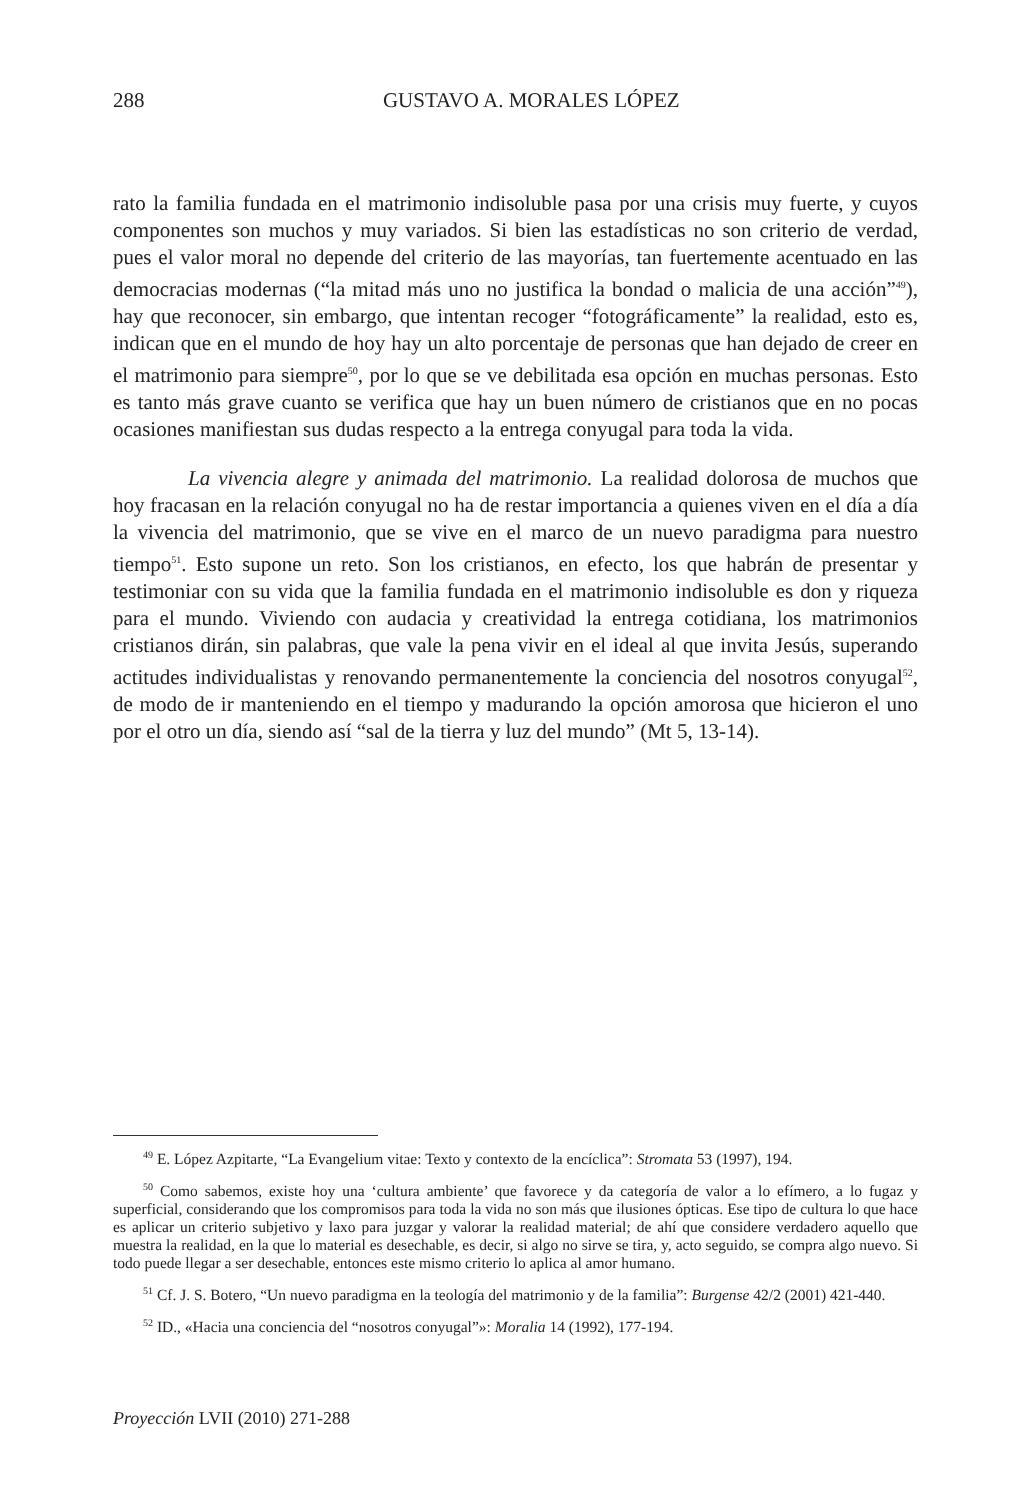288
GUSTAVO A. MORALES LÓPEZ
rato la familia fundada en el matrimonio indisoluble pasa por una crisis muy fuerte, y cuyos componentes son muchos y muy variados. Si bien las estadísticas no son criterio de verdad, pues el valor moral no depende del criterio de las mayorías, tan fuertemente acentuado en las democracias modernas (“la mitad más uno no justifica la bondad o malicia de una acción”<sup>49</sup>), hay que reconocer, sin embargo, que intentan recoger “foto­gráficamente” la realidad, esto es, indican que en el mundo de hoy hay un alto porcen­taje de personas que han dejado de creer en el matrimonio para siempre<sup>50</sup>, por lo que se ve debilitada esa opción en muchas personas. Esto es tanto más grave cuanto se verifica que hay un buen número de cristianos que en no pocas ocasiones manifiestan sus dudas respecto a la entrega conyugal para toda la vida.
La vivencia alegre y animada del matrimonio. La realidad dolorosa de muchos que hoy fracasan en la relación conyugal no ha de restar importancia a quienes viven en el día a día la vivencia del matrimonio, que se vive en el marco de un nuevo paradigma para nuestro tiempo<sup>51</sup>. Esto supone un reto. Son los cristianos, en efecto, los que habrán de presentar y testimoniar con su vida que la familia fundada en el matrimonio indi­soluble es don y riqueza para el mundo. Viviendo con audacia y creatividad la entrega cotidiana, los matrimonios cristianos dirán, sin palabras, que vale la pena vivir en el ideal al que invita Jesús, superando actitudes individualistas y renovando permanente­mente la conciencia del nosotros conyugal<sup>52</sup>, de modo de ir manteniendo en el tiempo y madurando la opción amorosa que hicieron el uno por el otro un día, siendo así “sal de la tierra y luz del mundo” (Mt 5, 13-14).
<sup>49</sup> E. López Azpitarte, “La Evangelium vitae: Texto y contexto de la encíclica”: Stromata 53 (1997), 194.
<sup>50</sup> Como sabemos, existe hoy una ‘cultura ambiente’ que favorece y da categoría de valor a lo efímero, a lo fugaz y superficial, considerando que los compromisos para toda la vida no son más que ilusiones ópticas. Ese tipo de cultura lo que hace es aplicar un criterio subjetivo y laxo para juzgar y valorar la realidad material; de ahí que considere verdadero aquello que muestra la realidad, en la que lo material es desechable, es decir, si algo no sirve se tira, y, acto seguido, se compra algo nuevo. Si todo puede llegar a ser desechable, entonces este mismo criterio lo aplica al amor humano.
<sup>51</sup> Cf. J. S. Botero, “Un nuevo paradigma en la teología del matrimonio y de la familia”: Burgense 42/2 (2001) 421-440.
<sup>52</sup> ID., «Hacia una conciencia del “nosotros conyugal”»: Moralia 14 (1992), 177-194.
Proyección LVII (2010) 271-288